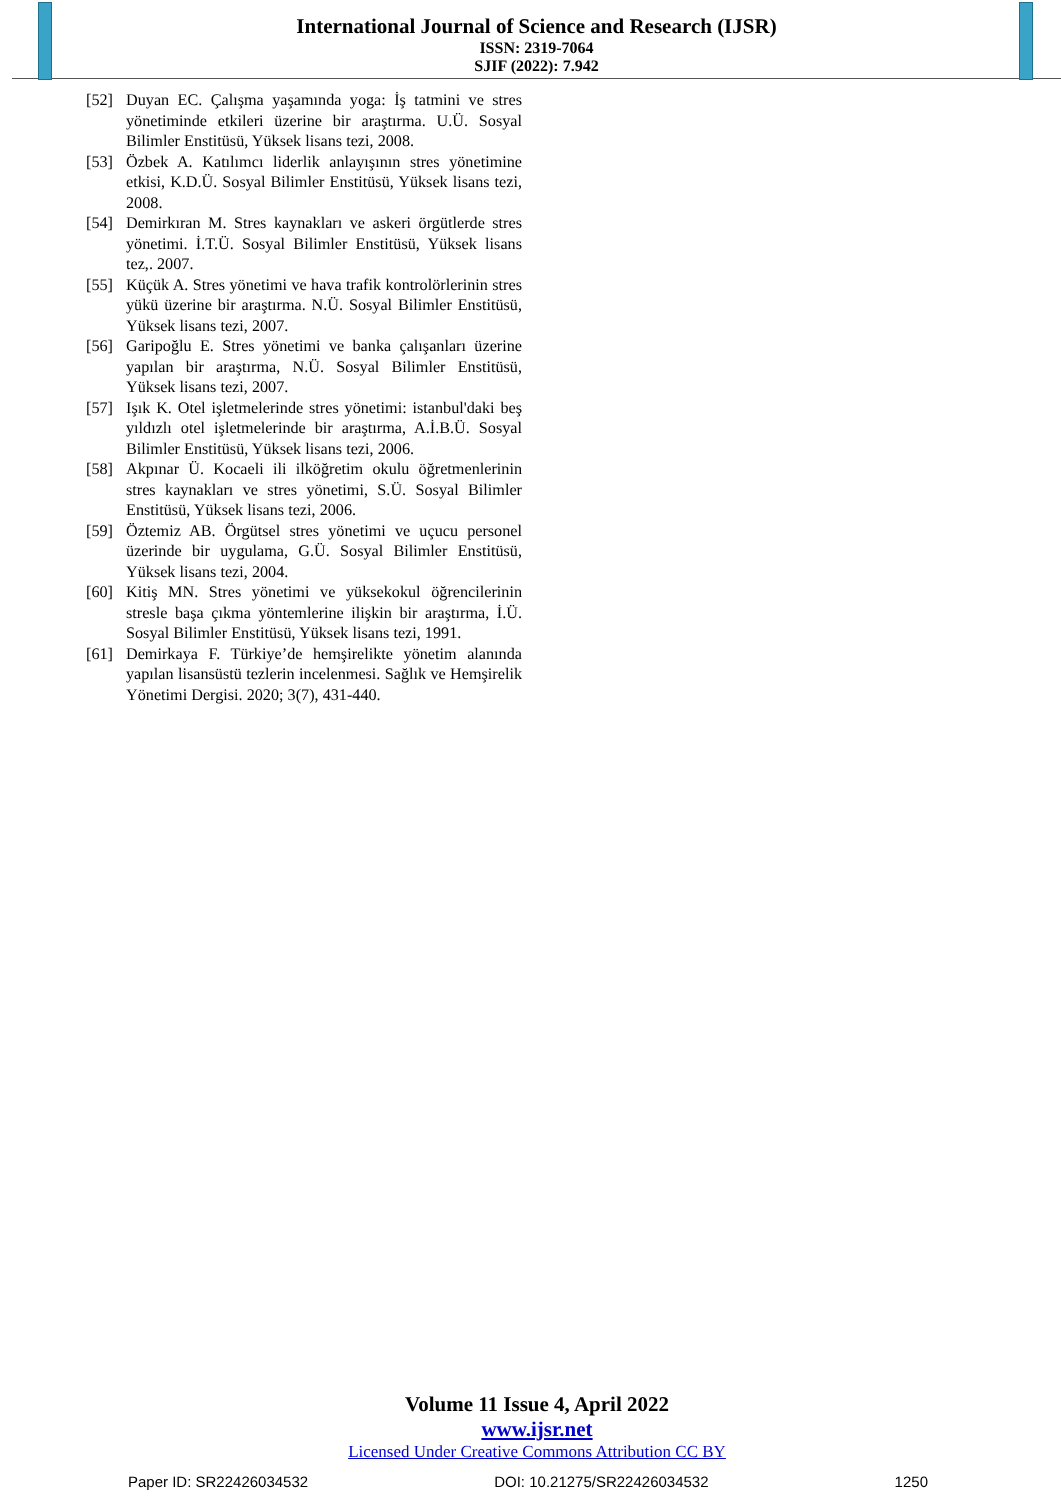International Journal of Science and Research (IJSR)
ISSN: 2319-7064
SJIF (2022): 7.942
[52] Duyan EC. Çalışma yaşamında yoga: İş tatmini ve stres yönetiminde etkileri üzerine bir araştırma. U.Ü. Sosyal Bilimler Enstitüsü, Yüksek lisans tezi, 2008.
[53] Özbek A. Katılımcı liderlik anlayışının stres yönetimine etkisi, K.D.Ü. Sosyal Bilimler Enstitüsü, Yüksek lisans tezi, 2008.
[54] Demirkıran M. Stres kaynakları ve askeri örgütlerde stres yönetimi. İ.T.Ü. Sosyal Bilimler Enstitüsü, Yüksek lisans tez,. 2007.
[55] Küçük A. Stres yönetimi ve hava trafik kontrolörlerinin stres yükü üzerine bir araştırma. N.Ü. Sosyal Bilimler Enstitüsü, Yüksek lisans tezi, 2007.
[56] Garipoğlu E. Stres yönetimi ve banka çalışanları üzerine yapılan bir araştırma, N.Ü. Sosyal Bilimler Enstitüsü, Yüksek lisans tezi, 2007.
[57] Işık K. Otel işletmelerinde stres yönetimi: istanbul'daki beş yıldızlı otel işletmelerinde bir araştırma, A.İ.B.Ü. Sosyal Bilimler Enstitüsü, Yüksek lisans tezi, 2006.
[58] Akpınar Ü. Kocaeli ili ilköğretim okulu öğretmenlerinin stres kaynakları ve stres yönetimi, S.Ü. Sosyal Bilimler Enstitüsü, Yüksek lisans tezi, 2006.
[59] Öztemiz AB. Örgütsel stres yönetimi ve uçucu personel üzerinde bir uygulama, G.Ü. Sosyal Bilimler Enstitüsü, Yüksek lisans tezi, 2004.
[60] Kitiş MN. Stres yönetimi ve yüksekokul öğrencilerinin stresle başa çıkma yöntemlerine ilişkin bir araştırma, İ.Ü. Sosyal Bilimler Enstitüsü, Yüksek lisans tezi, 1991.
[61] Demirkaya F. Türkiye’de hemşirelikte yönetim alanında yapılan lisansüstü tezlerin incelenmesi. Sağlık ve Hemşirelik Yönetimi Dergisi. 2020; 3(7), 431-440.
Volume 11 Issue 4, April 2022
www.ijsr.net
Licensed Under Creative Commons Attribution CC BY
Paper ID: SR22426034532 DOI: 10.21275/SR22426034532 1250